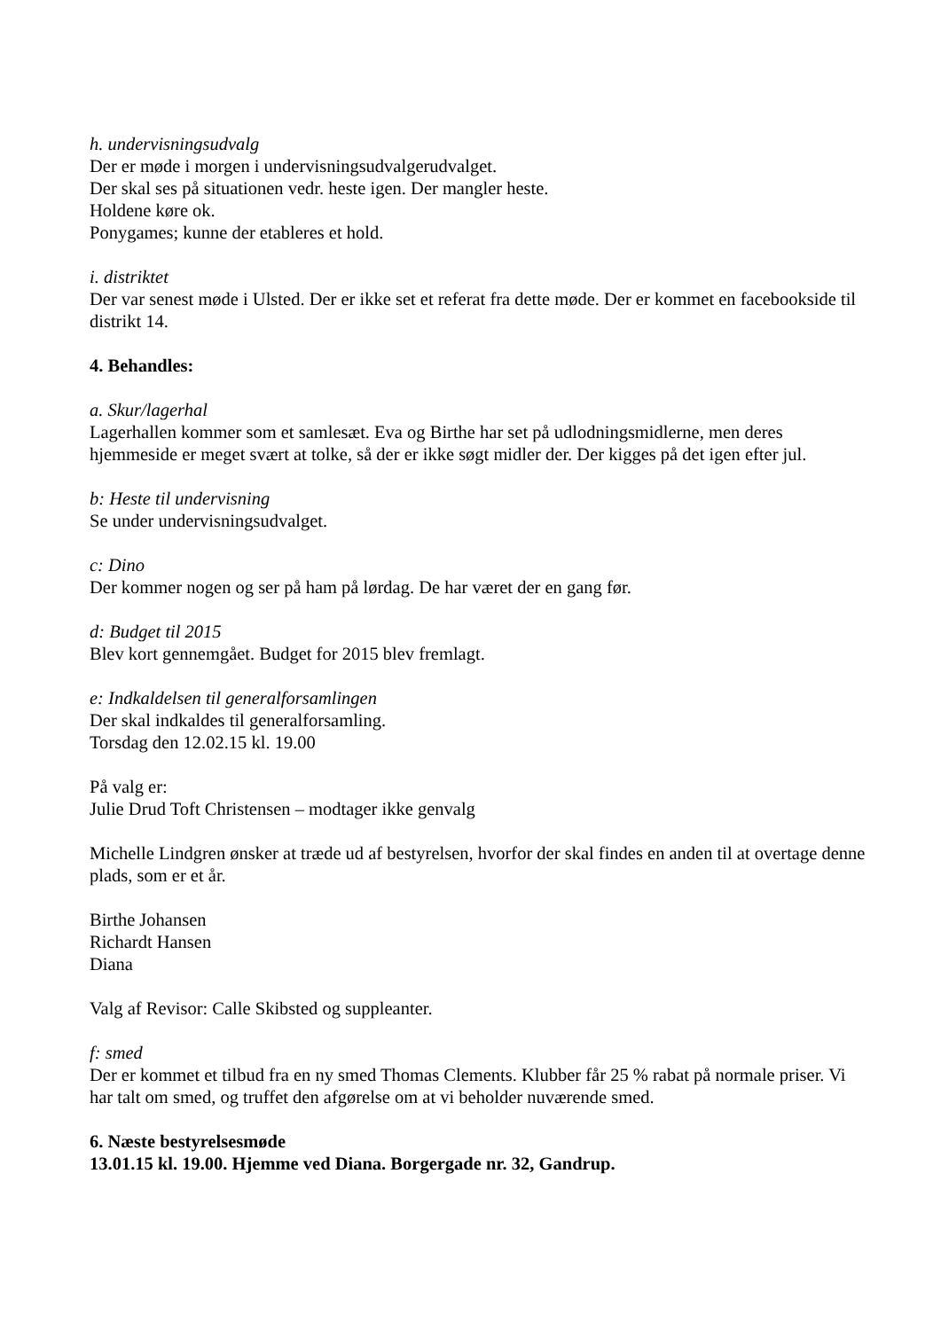h. undervisningsudvalg
Der er møde i morgen i undervisningsudvalgerudvalget.
Der skal ses på situationen vedr. heste igen. Der mangler heste.
Holdene køre ok.
Ponygames; kunne der etableres et hold.
i. distriktet
Der var senest møde i Ulsted. Der er ikke set et referat fra dette møde. Der er kommet en facebookside til distrikt 14.
4. Behandles:
a. Skur/lagerhal
Lagerhallen kommer som et samlesæt. Eva og Birthe har set på udlodningsmidlerne, men deres hjemmeside er meget svært at tolke, så der er ikke søgt midler der. Der kigges på det igen efter jul.
b: Heste til undervisning
Se under undervisningsudvalget.
c: Dino
Der kommer nogen og ser på ham på lørdag. De har været der en gang før.
d: Budget til 2015
Blev kort gennemgået. Budget for 2015 blev fremlagt.
e: Indkaldelsen til generalforsamlingen
Der skal indkaldes til generalforsamling.
Torsdag den 12.02.15 kl. 19.00
På valg er:
Julie Drud Toft Christensen – modtager ikke genvalg
Michelle Lindgren ønsker at træde ud af bestyrelsen, hvorfor der skal findes en anden til at overtage denne plads, som er et år.
Birthe Johansen
Richardt Hansen
Diana
Valg af Revisor: Calle Skibsted og suppleanter.
f: smed
Der er kommet et tilbud fra en ny smed Thomas Clements. Klubber får 25 % rabat på normale priser. Vi har talt om smed, og truffet den afgørelse om at vi beholder nuværende smed.
6. Næste bestyrelsesmøde
13.01.15 kl. 19.00. Hjemme ved Diana. Borgergade nr. 32, Gandrup.